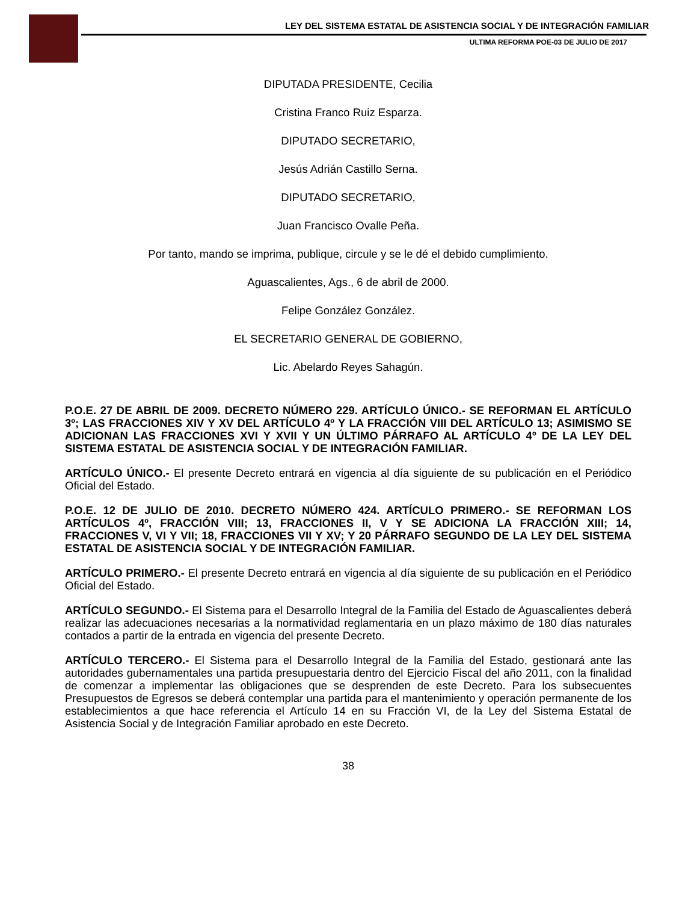LEY DEL SISTEMA ESTATAL DE ASISTENCIA SOCIAL Y DE INTEGRACIÓN FAMILIAR
ULTIMA REFORMA POE-03 DE JULIO DE 2017
DIPUTADA PRESIDENTE, Cecilia
Cristina Franco Ruiz Esparza.
DIPUTADO SECRETARIO,
Jesús Adrián Castillo Serna.
DIPUTADO SECRETARIO,
Juan Francisco Ovalle Peña.
Por tanto, mando se imprima, publique, circule y se le dé el debido cumplimiento.
Aguascalientes, Ags., 6 de abril de 2000.
Felipe González González.
EL SECRETARIO GENERAL DE GOBIERNO,
Lic. Abelardo Reyes Sahagún.
P.O.E. 27 DE ABRIL DE 2009. DECRETO NÚMERO 229. ARTÍCULO ÚNICO.- SE REFORMAN EL ARTÍCULO 3º; LAS FRACCIONES XIV Y XV DEL ARTÍCULO 4º Y LA FRACCIÓN VIII DEL ARTÍCULO 13; ASIMISMO SE ADICIONAN LAS FRACCIONES XVI Y XVII Y UN ÚLTIMO PÁRRAFO AL ARTÍCULO 4º DE LA LEY DEL SISTEMA ESTATAL DE ASISTENCIA SOCIAL Y DE INTEGRACIÓN FAMILIAR.
ARTÍCULO ÚNICO.- El presente Decreto entrará en vigencia al día siguiente de su publicación en el Periódico Oficial del Estado.
P.O.E. 12 DE JULIO DE 2010. DECRETO NÚMERO 424. ARTÍCULO PRIMERO.- SE REFORMAN LOS ARTÍCULOS 4º, FRACCIÓN VIII; 13, FRACCIONES II, V Y SE ADICIONA LA FRACCIÓN XIII; 14, FRACCIONES V, VI Y VII; 18, FRACCIONES VII Y XV; Y 20 PÁRRAFO SEGUNDO DE LA LEY DEL SISTEMA ESTATAL DE ASISTENCIA SOCIAL Y DE INTEGRACIÓN FAMILIAR.
ARTÍCULO PRIMERO.- El presente Decreto entrará en vigencia al día siguiente de su publicación en el Periódico Oficial del Estado.
ARTÍCULO SEGUNDO.- El Sistema para el Desarrollo Integral de la Familia del Estado de Aguascalientes deberá realizar las adecuaciones necesarias a la normatividad reglamentaria en un plazo máximo de 180 días naturales contados a partir de la entrada en vigencia del presente Decreto.
ARTÍCULO TERCERO.- El Sistema para el Desarrollo Integral de la Familia del Estado, gestionará ante las autoridades gubernamentales una partida presupuestaria dentro del Ejercicio Fiscal del año 2011, con la finalidad de comenzar a implementar las obligaciones que se desprenden de este Decreto. Para los subsecuentes Presupuestos de Egresos se deberá contemplar una partida para el mantenimiento y operación permanente de los establecimientos a que hace referencia el Artículo 14 en su Fracción VI, de la Ley del Sistema Estatal de Asistencia Social y de Integración Familiar aprobado en este Decreto.
38